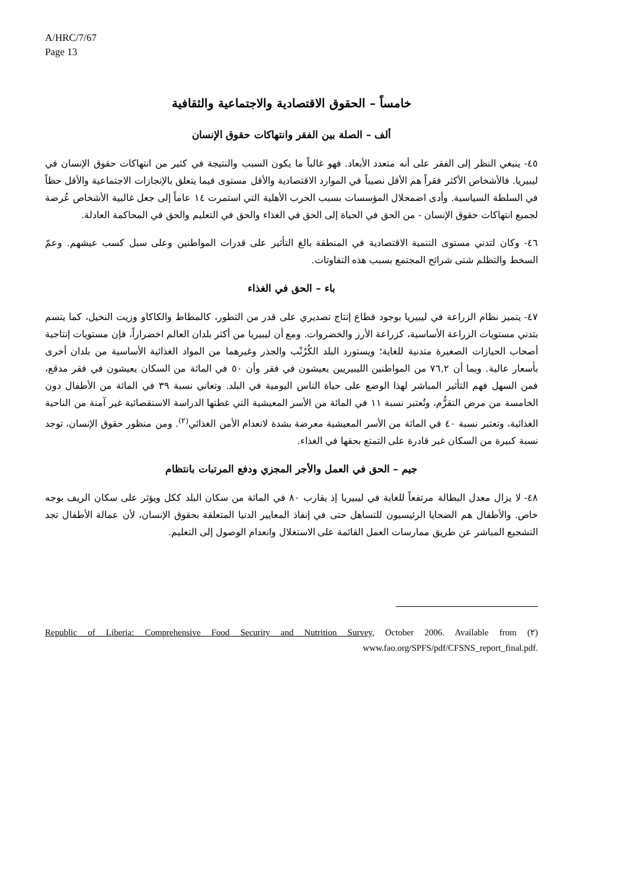A/HRC/7/67
Page 13
خامساً – الحقوق الاقتصادية والاجتماعية والثقافية
ألف – الصلة بين الفقر وانتهاكات حقوق الإنسان
٤٥- ينبغي النظر إلى الفقر على أنه متعدد الأبعاد. فهو غالباً ما يكون السبب والنتيجة في كثير من انتهاكات حقوق الإنسان في ليبيريا. فالأشخاص الأكثر فقراً هم الأقل نصيباً في الموارد الاقتصادية والأقل مستوى فيما يتعلق بالإنجازات الاجتماعية والأقل حظاً في السلطة السياسية. وأدى اضمحلال المؤسسات بسبب الحرب الأهلية التي استمرت ١٤ عاماً إلى جعل غالبية الأشخاص عُرضة لجميع انتهاكات حقوق الإنسان - من الحق في الحياة إلى الحق في الغذاء والحق في التعليم والحق في المحاكمة العادلة.
٤٦- وكان لتدني مستوى التنمية الاقتصادية في المنطقة بالغ التأثير على قدرات المواطنين وعلى سبل كسب عيشهم. وعمّ السخط والتظلم شتى شرائح المجتمع بسبب هذه التفاوتات.
باء – الحق في الغذاء
٤٧- يتميز نظام الزراعة في ليبيريا بوجود قطاع إنتاج تصديري على قدر من التطور، كالمطاط والكاكاو وزيت النخيل، كما يتسم بتدني مستويات الزراعة الأساسية، كزراعة الأرز والخضروات. ومع أن ليبيريا من أكثر بلدان العالم اخضراراً، فإن مستويات إنتاجية أصحاب الحيازات الصغيرة متدنية للغاية؛ ويستورد البلد الكُرُنْب والجذر وغيرهما من المواد الغذائية الأساسية من بلدان أخرى بأسعار عالية. وبما أن ٧٦,٢ من المواطنين الليبيريين يعيشون في فقر وأن ٥٠ في المائة من السكان يعيشون في فقر مدقع، فمن السهل فهم التأثير المباشر لهذا الوضع على حياة الناس اليومية في البلد. وتعاني نسبة ٣٩ في المائة من الأطفال دون الخامسة من مرض التقزُّم، وتُعتبر نسبة ١١ في المائة من الأسر المعيشية التي غطتها الدراسة الاستقصائية غير آمنة من الناحية الغذائية، وتعتبر نسبة ٤٠ في المائة من الأسر المعيشية معرضة بشدة لانعدام الأمن الغذائي<sup>(٢)</sup>. ومن منظور حقوق الإنسان، توجد نسبة كبيرة من السكان غير قادرة على التمتع بحقها في الغذاء.
جيم – الحق في العمل والأجر المجزي ودفع المرتبات بانتظام
٤٨- لا يزال معدل البطالة مرتفعاً للغاية في ليبيريا إذ يقارب ٨٠ في المائة من سكان البلد ككل ويؤثر على سكان الريف بوجه خاص. والأطفال هم الضحايا الرئيسيون للتساهل حتى في إنفاذ المعايير الدنيا المتعلقة بحقوق الإنسان، لأن عمالة الأطفال تجد التشجيع المباشر عن طريق ممارسات العمل القائمة على الاستغلال وانعدام الوصول إلى التعليم.
(٢) Republic of Liberia: Comprehensive Food Security and Nutrition Survey, October 2006. Available from www.fao.org/SPFS/pdf/CFSNS_report_final.pdf.